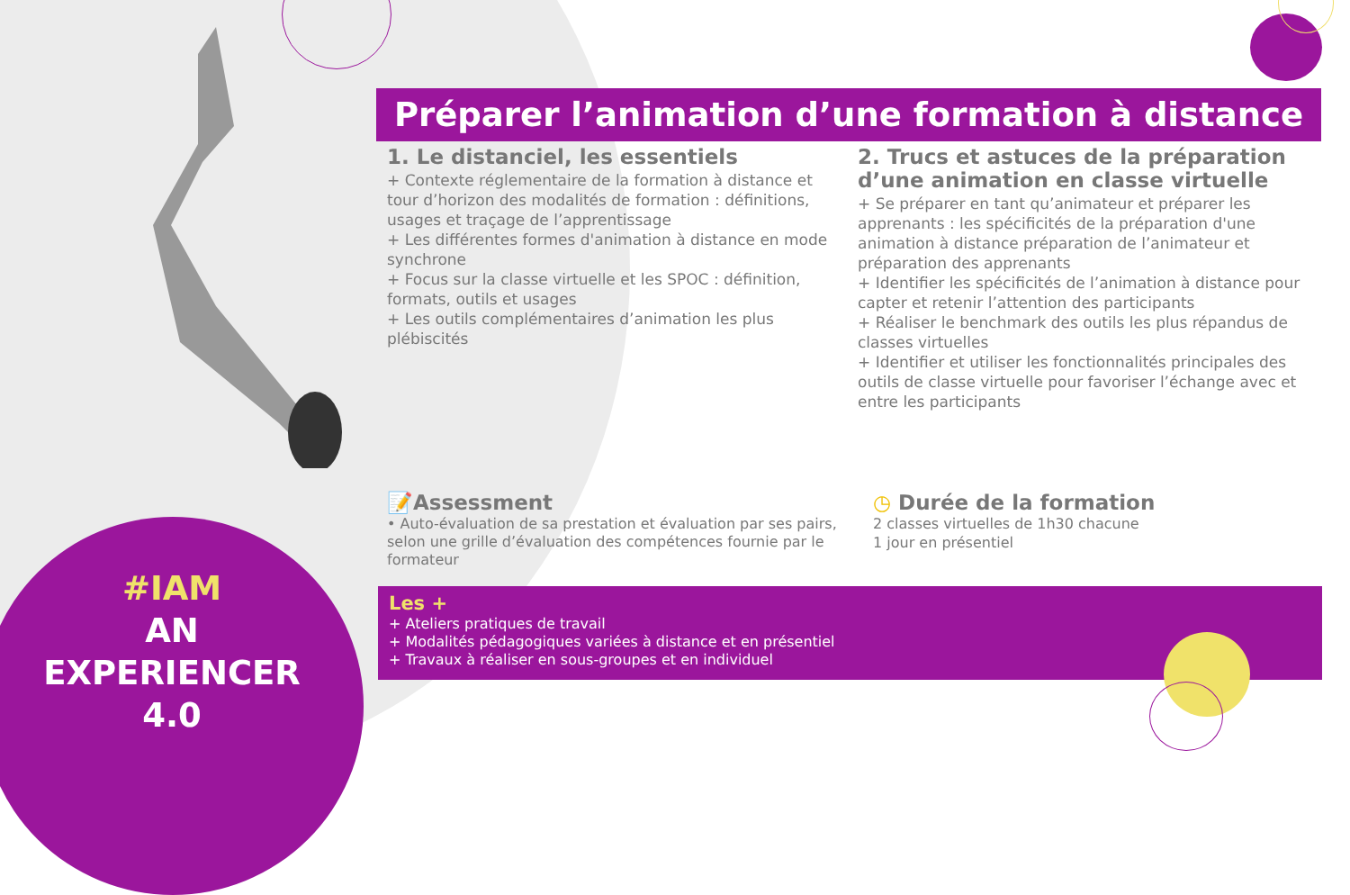Préparer l’animation d’une formation à distance
1. Le distanciel, les essentiels
+ Contexte réglementaire de la formation à distance et tour d’horizon des modalités de formation : définitions, usages et traçage de l’apprentissage
+ Les différentes formes d'animation à distance en mode synchrone
+ Focus sur la classe virtuelle et les SPOC : définition, formats, outils et usages
+ Les outils complémentaires d’animation les plus plébiscités
2. Trucs et astuces de la préparation d’une animation en classe virtuelle
+ Se préparer en tant qu’animateur et préparer les apprenants : les spécificités de la préparation d'une animation à distance préparation de l’animateur et préparation des apprenants
+ Identifier les spécificités de l’animation à distance pour capter et retenir l’attention des participants
+ Réaliser le benchmark des outils les plus répandus de classes virtuelles
+ Identifier et utiliser les fonctionnalités principales des outils de classe virtuelle pour favoriser l’échange avec et entre les participants
📝Assessment
• Auto-évaluation de sa prestation et évaluation par ses pairs, selon une grille d’évaluation des compétences fournie par le formateur
◷ Durée de la formation
2 classes virtuelles de 1h30 chacune
1 jour en présentiel
Les +
+ Ateliers pratiques de travail
+ Modalités pédagogiques variées à distance et en présentiel
+ Travaux à réaliser en sous-groupes et en individuel
#IAM
AN
EXPERIENCER
4.0